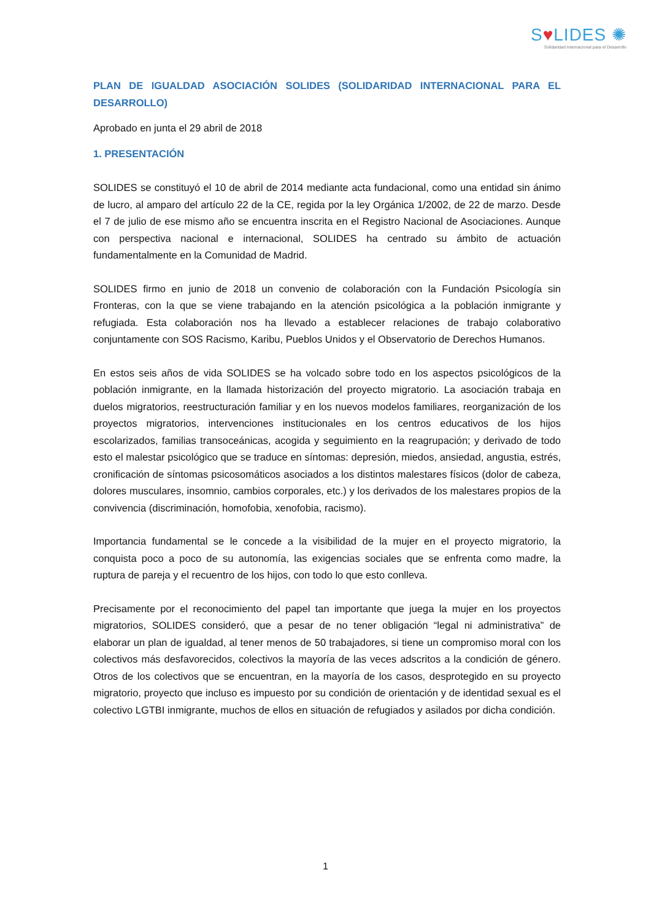S♥LIDES ✺
Solidaridad Internacional para el Desarrollo
PLAN DE IGUALDAD ASOCIACIÓN SOLIDES (SOLIDARIDAD INTERNACIONAL PARA EL DESARROLLO)
Aprobado en junta el 29 abril de 2018
1. PRESENTACIÓN
SOLIDES se constituyó el 10 de abril de 2014 mediante acta fundacional, como una entidad sin ánimo de lucro, al amparo del artículo 22 de la CE, regida por la ley Orgánica 1/2002, de 22 de marzo. Desde el 7 de julio de ese mismo año se encuentra inscrita en el Registro Nacional de Asociaciones. Aunque con perspectiva nacional e internacional, SOLIDES ha centrado su ámbito de actuación fundamentalmente en la Comunidad de Madrid.
SOLIDES firmo en junio de 2018 un convenio de colaboración con la Fundación Psicología sin Fronteras, con la que se viene trabajando en la atención psicológica a la población inmigrante y refugiada. Esta colaboración nos ha llevado a establecer relaciones de trabajo colaborativo conjuntamente con SOS Racismo, Karibu, Pueblos Unidos y el Observatorio de Derechos Humanos.
En estos seis años de vida SOLIDES se ha volcado sobre todo en los aspectos psicológicos de la población inmigrante, en la llamada historización del proyecto migratorio. La asociación trabaja en duelos migratorios, reestructuración familiar y en los nuevos modelos familiares, reorganización de los proyectos migratorios, intervenciones institucionales en los centros educativos de los hijos escolarizados, familias transoceánicas, acogida y seguimiento en la reagrupación; y derivado de todo esto el malestar psicológico que se traduce en síntomas: depresión, miedos, ansiedad, angustia, estrés, cronificación de síntomas psicosomáticos asociados a los distintos malestares físicos (dolor de cabeza, dolores musculares, insomnio, cambios corporales, etc.) y los derivados de los malestares propios de la convivencia (discriminación, homofobia, xenofobia, racismo).
Importancia fundamental se le concede a la visibilidad de la mujer en el proyecto migratorio, la conquista poco a poco de su autonomía, las exigencias sociales que se enfrenta como madre, la ruptura de pareja y el recuentro de los hijos, con todo lo que esto conlleva.
Precisamente por el reconocimiento del papel tan importante que juega la mujer en los proyectos migratorios, SOLIDES consideró, que a pesar de no tener obligación “legal ni administrativa” de elaborar un plan de igualdad, al tener menos de 50 trabajadores, si tiene un compromiso moral con los colectivos más desfavorecidos, colectivos la mayoría de las veces adscritos a la condición de género. Otros de los colectivos que se encuentran, en la mayoría de los casos, desprotegido en su proyecto migratorio, proyecto que incluso es impuesto por su condición de orientación y de identidad sexual es el colectivo LGTBI inmigrante, muchos de ellos en situación de refugiados y asilados por dicha condición.
1